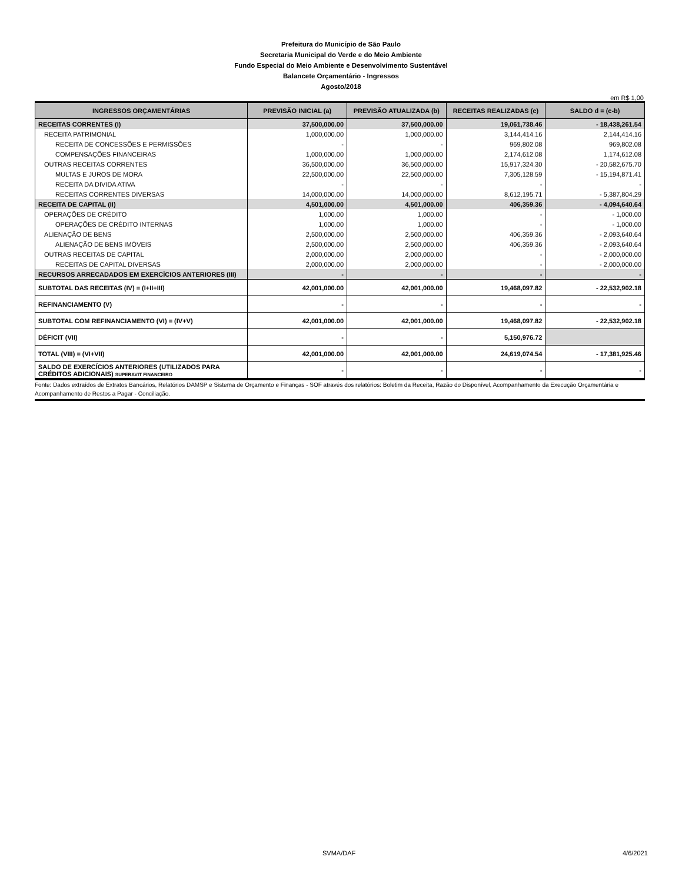Prefeitura do Município de São Paulo
Secretaria Municipal do Verde e do Meio Ambiente
Fundo Especial do Meio Ambiente e Desenvolvimento Sustentável
Balancete Orçamentário - Ingressos
Agosto/2018
em R$ 1,00
| INGRESSOS ORÇAMENTÁRIAS | PREVISÃO INICIAL (a) | PREVISÃO ATUALIZADA (b) | RECEITAS REALIZADAS (c) | SALDO d = (c-b) |
| --- | --- | --- | --- | --- |
| RECEITAS CORRENTES (I) | 37,500,000.00 | 37,500,000.00 | 19,061,738.46 | - 18,438,261.54 |
| RECEITA PATRIMONIAL | 1,000,000.00 | 1,000,000.00 | 3,144,414.16 | 2,144,414.16 |
| RECEITA DE CONCESSÕES E PERMISSÕES | - | - | 969,802.08 | 969,802.08 |
| COMPENSAÇÕES FINANCEIRAS | 1,000,000.00 | 1,000,000.00 | 2,174,612.08 | 1,174,612.08 |
| OUTRAS RECEITAS CORRENTES | 36,500,000.00 | 36,500,000.00 | 15,917,324.30 | - 20,582,675.70 |
| MULTAS E JUROS DE MORA | 22,500,000.00 | 22,500,000.00 | 7,305,128.59 | - 15,194,871.41 |
| RECEITA DA DIVIDA ATIVA | - | - | - | - |
| RECEITAS CORRENTES DIVERSAS | 14,000,000.00 | 14,000,000.00 | 8,612,195.71 | - 5,387,804.29 |
| RECEITA DE CAPITAL (II) | 4,501,000.00 | 4,501,000.00 | 406,359.36 | - 4,094,640.64 |
| OPERAÇÕES DE CRÉDITO | 1,000.00 | 1,000.00 | - | - 1,000.00 |
| OPERAÇÕES DE CRÉDITO INTERNAS | 1,000.00 | 1,000.00 | - | - 1,000.00 |
| ALIENAÇÃO DE BENS | 2,500,000.00 | 2,500,000.00 | 406,359.36 | - 2,093,640.64 |
| ALIENAÇÃO DE BENS IMÓVEIS | 2,500,000.00 | 2,500,000.00 | 406,359.36 | - 2,093,640.64 |
| OUTRAS RECEITAS DE CAPITAL | 2,000,000.00 | 2,000,000.00 | - | - 2,000,000.00 |
| RECEITAS DE CAPITAL DIVERSAS | 2,000,000.00 | 2,000,000.00 | - | - 2,000,000.00 |
| RECURSOS ARRECADADOS EM EXERCÍCIOS ANTERIORES (III) | - | - | - | - |
| SUBTOTAL DAS RECEITAS (IV) = (I+II+III) | 42,001,000.00 | 42,001,000.00 | 19,468,097.82 | - 22,532,902.18 |
| REFINANCIAMENTO (V) | - | - | - | - |
| SUBTOTAL COM REFINANCIAMENTO (VI) = (IV+V) | 42,001,000.00 | 42,001,000.00 | 19,468,097.82 | - 22,532,902.18 |
| DÉFICIT (VII) | - | - | 5,150,976.72 | |
| TOTAL (VIII) = (VI+VII) | 42,001,000.00 | 42,001,000.00 | 24,619,074.54 | - 17,381,925.46 |
| SALDO DE EXERCÍCIOS ANTERIORES (UTILIZADOS PARA CRÉDITOS ADICIONAIS) SUPERAVIT FINANCEIRO | - | - | - | - |
Fonte: Dados extraídos de Extratos Bancários, Relatórios DAMSP e Sistema de Orçamento e Finanças - SOF através dos relatórios: Boletim da Receita, Razão do Disponível, Acompanhamento da Execução Orçamentária e Acompanhamento de Restos a Pagar - Conciliação.
SVMA/DAF 4/6/2021